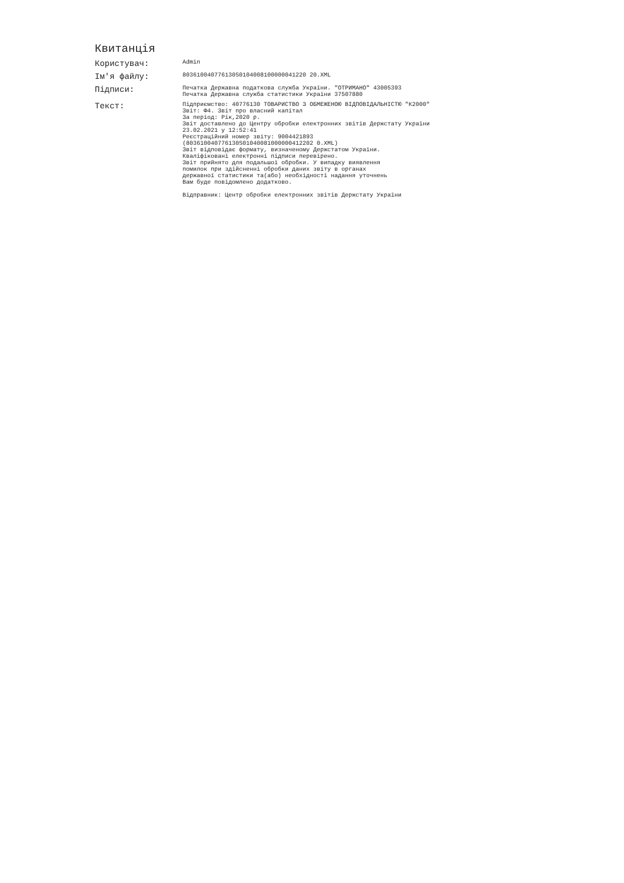Квитанція
Користувач:
Admin
Ім'я файлу:
803610040776130S0104008100000041220 20.XML
Підписи:
Печатка Державна податкова служба України. "ОТРИМАНО" 43005393 Печатка Державна служба статистики України 37507880
Текст:
Підприємство: 40776130 ТОВАРИСТВО З ОБМЕЖЕНОЮ ВІДПОВІДАЛЬНІСТЮ "К2000" Звіт: Ф4. Звіт про власний капітал За період: Рік,2020 р. Звіт доставлено до Центру обробки електронних звітів Держстату України 23.02.2021 у 12:52:41 Реєстраційний номер звіту: 9004421893 (803610040776130S01040081000000412202 0.XML) Звіт відповідає формату, визначеному Держстатом України. Кваліфіковані електронні підписи перевірено. Звіт прийнято для подальшої обробки. У випадку виявлення помилок при здійсненні обробки даних звіту в органах державної статистики та(або) необхідності надання уточнень Вам буде повідомлено додатково. Відправник: Центр обробки електронних звітів Держстату України